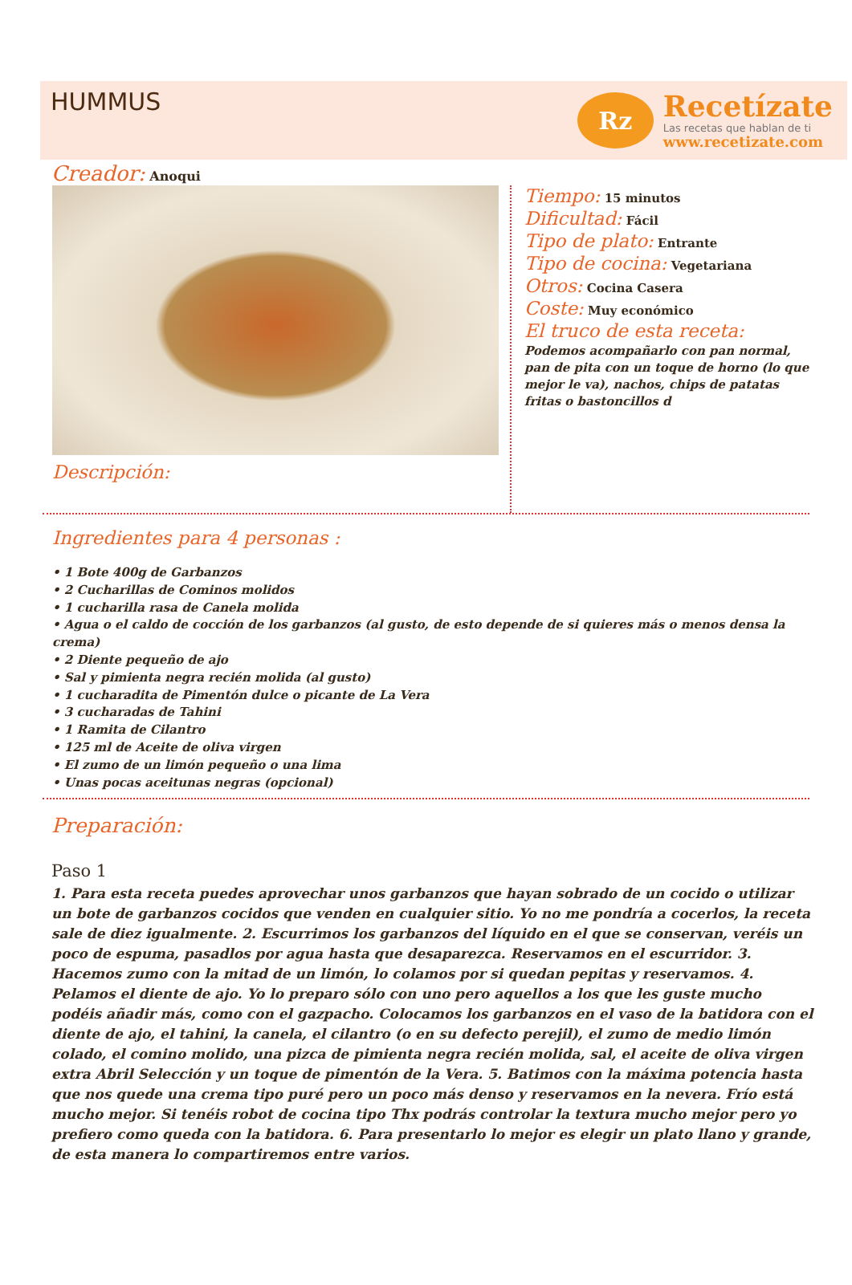HUMMUS
Rz
Recetízate
Las recetas que hablan de ti
www.recetizate.com
Creador: Anoqui
Descripción:
Tiempo: 15 minutos
Dificultad: Fácil
Tipo de plato: Entrante
Tipo de cocina: Vegetariana
Otros: Cocina Casera
Coste: Muy económico
El truco de esta receta:
Podemos acompañarlo con pan normal, pan de pita con un toque de horno (lo que mejor le va), nachos, chips de patatas fritas o bastoncillos d
Ingredientes para 4 personas :
• 1 Bote 400g de Garbanzos
• 2 Cucharillas de Cominos molidos
• 1 cucharilla rasa de Canela molida
• Agua o el caldo de cocción de los garbanzos (al gusto, de esto depende de si quieres más o menos densa la crema)
• 2 Diente pequeño de ajo
• Sal y pimienta negra recién molida (al gusto)
• 1 cucharadita de Pimentón dulce o picante de La Vera
• 3 cucharadas de Tahini
• 1 Ramita de Cilantro
• 125 ml de Aceite de oliva virgen
• El zumo de un limón pequeño o una lima
• Unas pocas aceitunas negras (opcional)
Preparación:
Paso 1
1. Para esta receta puedes aprovechar unos garbanzos que hayan sobrado de un cocido o utilizar un bote de garbanzos cocidos que venden en cualquier sitio. Yo no me pondría a cocerlos, la receta sale de diez igualmente. 2. Escurrimos los garbanzos del líquido en el que se conservan, veréis un poco de espuma, pasadlos por agua hasta que desaparezca. Reservamos en el escurridor. 3. Hacemos zumo con la mitad de un limón, lo colamos por si quedan pepitas y reservamos. 4. Pelamos el diente de ajo. Yo lo preparo sólo con uno pero aquellos a los que les guste mucho podéis añadir más, como con el gazpacho. Colocamos los garbanzos en el vaso de la batidora con el diente de ajo, el tahini, la canela, el cilantro (o en su defecto perejil), el zumo de medio limón colado, el comino molido, una pizca de pimienta negra recién molida, sal, el aceite de oliva virgen extra Abril Selección y un toque de pimentón de la Vera. 5. Batimos con la máxima potencia hasta que nos quede una crema tipo puré pero un poco más denso y reservamos en la nevera. Frío está mucho mejor. Si tenéis robot de cocina tipo Thx podrás controlar la textura mucho mejor pero yo prefiero como queda con la batidora. 6. Para presentarlo lo mejor es elegir un plato llano y grande, de esta manera lo compartiremos entre varios.